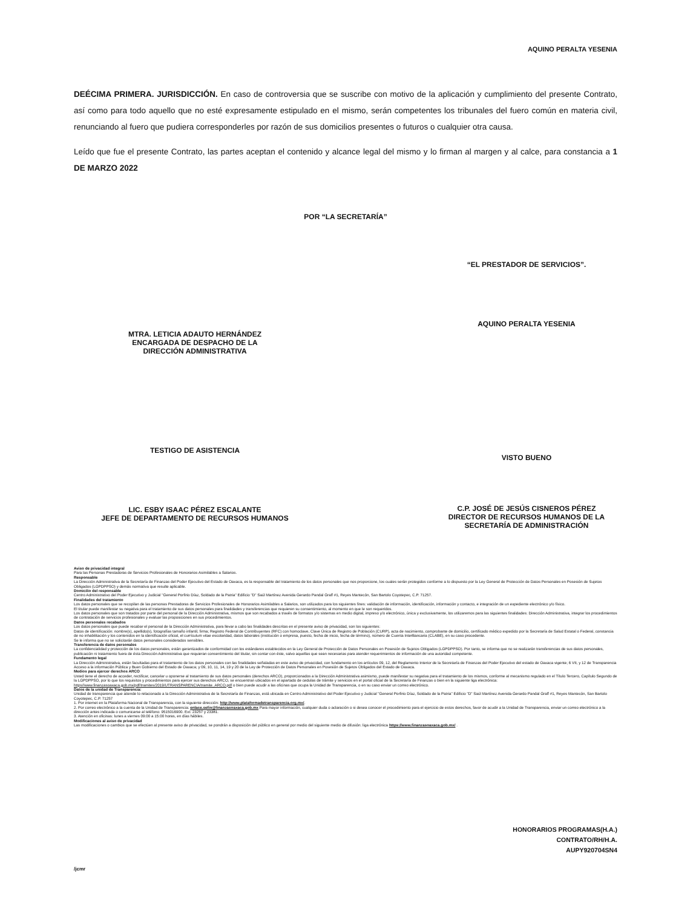AQUINO PERALTA YESENIA
DEÉCIMA PRIMERA. JURISDICCIÓN. En caso de controversia que se suscribe con motivo de la aplicación y cumplimiento del presente Contrato, así como para todo aquello que no esté expresamente estipulado en el mismo, serán competentes los tribunales del fuero común en materia civil, renunciando al fuero que pudiera corresponderles por razón de sus domicilios presentes o futuros o cualquier otra causa.
Leído que fue el presente Contrato, las partes aceptan el contenido y alcance legal del mismo y lo firman al margen y al calce, para constancia a 1 DE MARZO 2022
POR “LA SECRETARÍA”
MTRA. LETICIA ADAUTO HERNÁNDEZ
ENCARGADA DE DESPACHO DE LA
DIRECCIÓN ADMINISTRATIVA
“EL PRESTADOR DE SERVICIOS”.
AQUINO PERALTA YESENIA
TESTIGO DE ASISTENCIA
LIC. ESBY ISAAC PÉREZ ESCALANTE
JEFE DE DEPARTAMENTO DE RECURSOS HUMANOS
VISTO BUENO
C.P. JOSÉ DE JESÚS CISNEROS PÉREZ
DIRECTOR DE RECURSOS HUMANOS DE LA
SECRETARÍA DE ADMINISTRACIÓN
Aviso de privacidad integral
Para las Personas Prestadoras de Servicios Profesionales de Honorarios Asimilables a Salarios.
Responsable
La Dirección Administrativa de la Secretaría de Finanzas del Poder Ejecutivo del Estado de Oaxaca, es la responsable del tratamiento de los datos personales que nos proporcione, los cuales serán protegidos conforme a lo dispuesto por la Ley General de Protección de Datos Personales en Posesión de Sujetos Obligados (LGPDPPSO) y demás normativa que resulte aplicable.
Domicilio del responsable
Centro Administrativo del Poder Ejecutivo y Judicial "General Porfirio Díaz, Soldado de la Patria" Edificio "D" Saúl Martínez Avenida Gerardo Pandal Graff #1, Reyes Mantecón, San Bartolo Coyotepec, C.P. 71257.
Finalidades del tratamiento
Los datos personales que se recopilan de las personas Prestadoras de Servicios Profesionales de Honorarios Asimilables a Salarios, son utilizados para los siguientes fines: validación de información, identificación, información y contacto, e integración de un expediente electrónico y/o físico.
El titular puede manifestar su negativa para el tratamiento de sus datos personales para finalidades y transferencias que requieren su consentimiento, al momento en que le son requeridos.
Los datos personales que son tratados por parte del personal de la Dirección Administrativa, mismos que son recabados a través de formatos y/o sistemas en medio digital, impreso y/o electrónico, única y exclusivamente, los utilizaremos para las siguientes finalidades: Dirección Administrativa, integrar los procedimientos de contratación de servicios profesionales y evaluar las proposiciones en sus procedimientos.
Datos personales recabados
Los datos personales que puede recabar el personal de la Dirección Administrativa, para llevar a cabo las finalidades descritas en el presente aviso de privacidad, son los siguientes:
Datos de identificación: nombre(s), apellido(s), fotografías tamaño infantil, firma; Registro Federal de Contribuyentes (RFC) con homoclave, Clave Única de Registro de Población (CURP), acta de nacimiento, comprobante de domicilio, certificado médico expedido por la Secretaría de Salud Estatal o Federal, constancia de no inhabilitación y los contenidos en la identificación oficial, el currículum vitae escolaridad, datos laborales (institución o empresa, puesto, fecha de inicio, fecha de término), número de Cuenta InterBancaria (CLABE), en su caso procedente.
Se le informa que no se solicitarán datos personales considerados sensibles.
Transferencia de datos personales
La confidencialidad y protección de los datos personales, están garantizados de conformidad con los estándares establecidos en la Ley General de Protección de Datos Personales en Posesión de Sujetos Obligados (LGPDPPSO). Por tanto, se informa que no se realizarán transferencias de sus datos personales, publicación ni tratamiento fuera de ésta Dirección Administrativa que requieran consentimiento del titular, sin contar con éste, salvo aquellas que sean necesarias para atender requerimientos de información de una autoridad competente.
Fundamento legal
La Dirección Administrativa, están facultadas para el tratamiento de los datos personales con las finalidades señaladas en este aviso de privacidad, con fundamento en los artículos 09, 12, del Reglamento Interior de la Secretaría de Finanzas del Poder Ejecutivo del estado de Oaxaca vigente; 6 VII, y 12 de Transparencia Acceso a la información Pública y Buen Gobierno del Estado de Oaxaca; y 09, 10, 11, 14, 19 y 20 de la Ley de Protección de Datos Personales en Posesión de Sujetos Obligados del Estado de Oaxaca.
Medios para ejercer derechos ARCO
Usted tiene el derecho de acceder, rectificar, cancelar u oponerse al tratamiento de sus datos personales (derechos ARCO), proporcionados a la Dirección Administrativa asimismo, puede manifestar su negativa para el tratamiento de los mismos, conforme al mecanismo regulado en el Título Tercero, Capítulo Segundo de la LGPDPPSO, por lo que los requisitos y procedimientos para ejercer sus derechos ARCO, se encuentran ubicados en el apartado de cedulas de trámite y servicios en el portal oficial de la Secretaría de Finanzas o bien en la siguiente liga electrónica: https//www.finanzasoaxaca.gob.mx/pdf/tramites/2019/UTRANSPARENCIA/tramite_ARCO.pdf o bien puede acudir a las oficinas que ocupa la Unidad de Transparencia, o en su caso enviar un correo electrónico.
Datos de la unidad de Transparencia:
Unidad de transparencia que atiende lo relacionado a la Dirección Administrativa de la Secretaría de Finanzas, está ubicada en Centro Administrativo del Poder Ejecutivo y Judicial "General Porfirio Díaz, Soldado de la Patria" Edificio "D" Saúl Martínez Avenida Gerardo Pandal Graff #1, Reyes Mantecón, San Bartolo Coyotepec, C.P. 71257
1. Por internet en la Plataforma Nacional de Transparencia, con la siguiente dirección: http://www.plataformadetransparencia.org.mx/.
2. Por correo electrónico a la cuenta de la Unidad de Transparencia: enlace.sefin@finanzasoaxaca.gob.mx Para mayor información, cualquier duda o aclaración o si desea conocer el procedimiento para el ejercicio de estos derechos, favor de acudir a la Unidad de Transparencia, enviar un correo electrónico a la dirección antes indicada o comunicarse al teléfono: 9515016900. Ext: 23257 y 23381.
3. Atención en oficinas: lunes a viernes 09:00 a 15:00 horas, en días hábiles.
Modificaciones al aviso de privacidad
Las modificaciones o cambios que se efectúen al presente aviso de privacidad, se pondrán a disposición del público en general por medio del siguiente medio de difusión: liga electrónica https://www.finanzasoaxaca.gob.mx/ .
HONORARIOS PROGRAMAS(H.A.)
CONTRATO/RH/H.A.
AUPY920704SN4
/jcmr